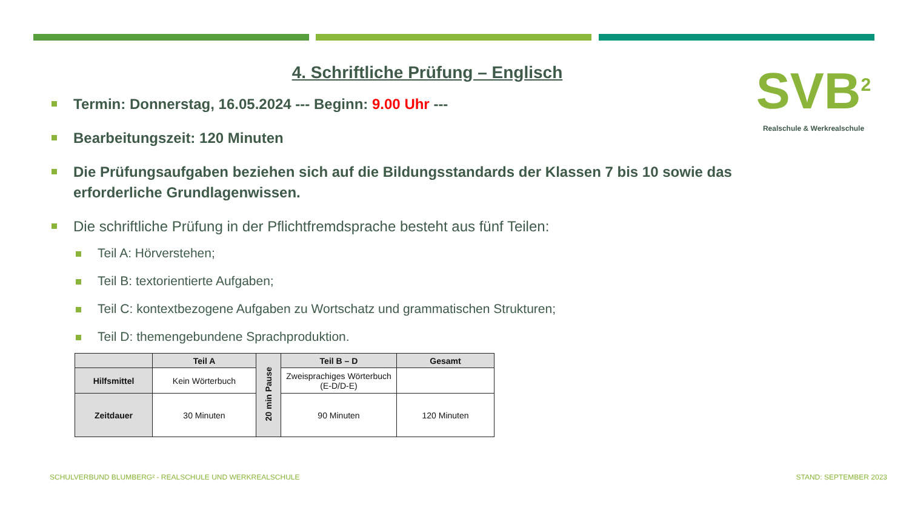4. Schriftliche Prüfung – Englisch
SVB<sup>2</sup>
Realschule & Werkrealschule
Termin: Donnerstag, 16.05.2024 --- Beginn: 9.00 Uhr ---
Bearbeitungszeit: 120 Minuten
Die Prüfungsaufgaben beziehen sich auf die Bildungsstandards der Klassen 7 bis 10 sowie das erforderliche Grundlagenwissen.
Die schriftliche Prüfung in der Pflichtfremdsprache besteht aus fünf Teilen:
Teil A: Hörverstehen;
Teil B: textorientierte Aufgaben;
Teil C: kontextbezogene Aufgaben zu Wortschatz und grammatischen Strukturen;
Teil D: themengebundene Sprachproduktion.
| | Teil A | 20 min Pause | Teil B – D | Gesamt |
| Hilfsmittel | Kein Wörterbuch | | Zweisprachiges Wörterbuch (E-D/D-E) | |
| Zeitdauer | 30 Minuten | | 90 Minuten | 120 Minuten |
SCHULVERBUND BLUMBERG² - REALSCHULE UND WERKREALSCHULE
STAND: SEPTEMBER 2023